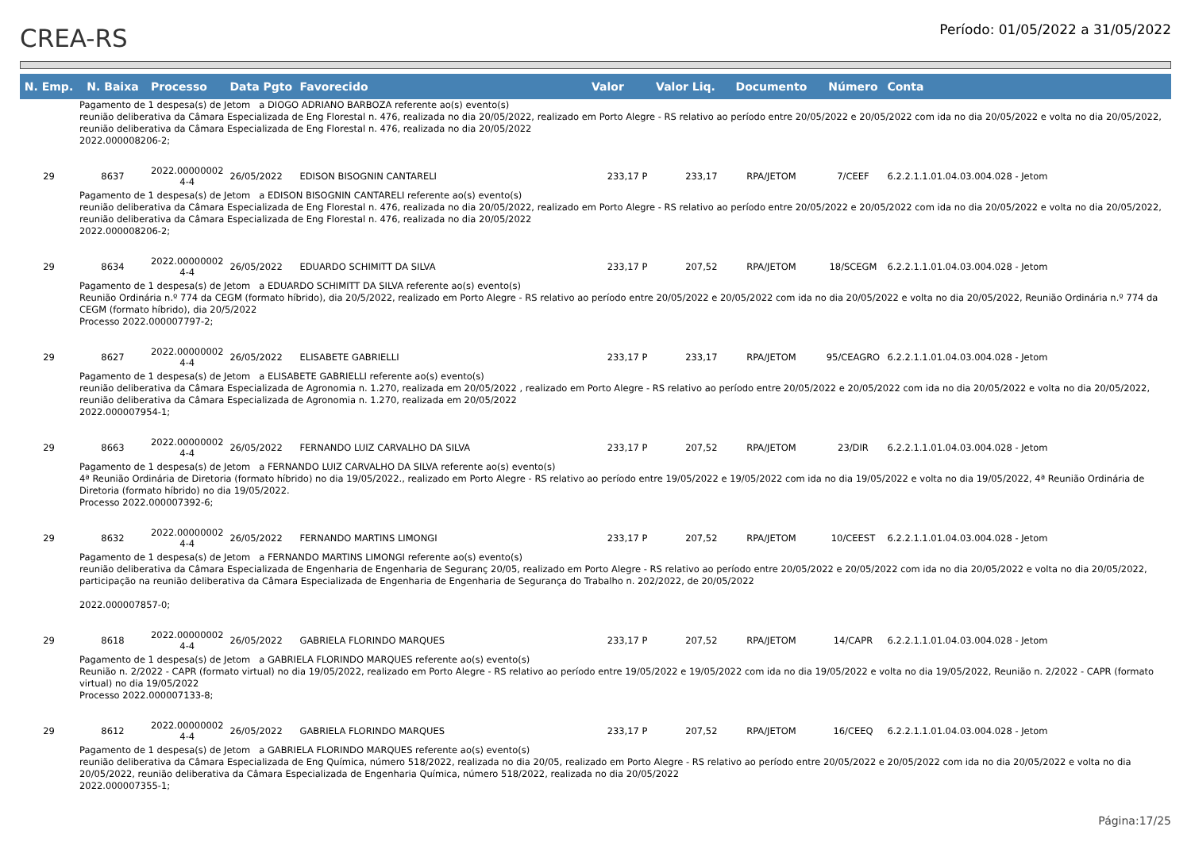CREA-RS
Período: 01/05/2022 a 31/05/2022
| N. Emp. | N. Baixa | Processo | Data Pgto | Favorecido | Valor | Valor Liq. | Documento | Número | Conta |
| --- | --- | --- | --- | --- | --- | --- | --- | --- | --- |
| Pagamento de 1 despesa(s) de Jetom a DIOGO ADRIANO BARBOZA referente ao(s) evento(s) reunião deliberativa da Câmara Especializada de Eng Florestal n. 476, realizada no dia 20/05/2022, realizado em Porto Alegre - RS relativo ao período entre 20/05/2022 e 20/05/2022 com ida no dia 20/05/2022 e volta no dia 20/05/2022, reunião deliberativa da Câmara Especializada de Eng Florestal n. 476, realizada no dia 20/05/2022 2022.000008206-2; | | | | | | | | | |
| 29 | 8637 | 2022.00000002 4-4 | 26/05/2022 | EDISON BISOGNIN CANTARELI | 233,17 P | 233,17 | RPA/JETOM | 7/CEEF | 6.2.2.1.1.01.04.03.004.028 - Jetom |
| Pagamento de 1 despesa(s) de Jetom a EDISON BISOGNIN CANTARELI referente ao(s) evento(s) reunião deliberativa da Câmara Especializada de Eng Florestal n. 476, realizada no dia 20/05/2022, realizado em Porto Alegre - RS relativo ao período entre 20/05/2022 e 20/05/2022 com ida no dia 20/05/2022 e volta no dia 20/05/2022, reunião deliberativa da Câmara Especializada de Eng Florestal n. 476, realizada no dia 20/05/2022 2022.000008206-2; | | | | | | | | | |
| 29 | 8634 | 2022.00000002 4-4 | 26/05/2022 | EDUARDO SCHIMITT DA SILVA | 233,17 P | 207,52 | RPA/JETOM | 18/SCEGM | 6.2.2.1.1.01.04.03.004.028 - Jetom |
| Pagamento de 1 despesa(s) de Jetom a EDUARDO SCHIMITT DA SILVA referente ao(s) evento(s) Reunião Ordinária n.º 774 da CEGM (formato híbrido), dia 20/5/2022, realizado em Porto Alegre - RS relativo ao período entre 20/05/2022 e 20/05/2022 com ida no dia 20/05/2022 e volta no dia 20/05/2022, Reunião Ordinária n.º 774 da CEGM (formato híbrido), dia 20/5/2022 Processo 2022.000007797-2; | | | | | | | | | |
| 29 | 8627 | 2022.00000002 4-4 | 26/05/2022 | ELISABETE GABRIELLI | 233,17 P | 233,17 | RPA/JETOM | 95/CEAGRO | 6.2.2.1.1.01.04.03.004.028 - Jetom |
| Pagamento de 1 despesa(s) de Jetom a ELISABETE GABRIELLI referente ao(s) evento(s) reunião deliberativa da Câmara Especializada de Agronomia n. 1.270, realizada em 20/05/2022 , realizado em Porto Alegre - RS relativo ao período entre 20/05/2022 e 20/05/2022 com ida no dia 20/05/2022 e volta no dia 20/05/2022, reunião deliberativa da Câmara Especializada de Agronomia n. 1.270, realizada em 20/05/2022 2022.000007954-1; | | | | | | | | | |
| 29 | 8663 | 2022.00000002 4-4 | 26/05/2022 | FERNANDO LUIZ CARVALHO DA SILVA | 233,17 P | 207,52 | RPA/JETOM | 23/DIR | 6.2.2.1.1.01.04.03.004.028 - Jetom |
| Pagamento de 1 despesa(s) de Jetom a FERNANDO LUIZ CARVALHO DA SILVA referente ao(s) evento(s) 4ª Reunião Ordinária de Diretoria (formato híbrido) no dia 19/05/2022., realizado em Porto Alegre - RS relativo ao período entre 19/05/2022 e 19/05/2022 com ida no dia 19/05/2022 e volta no dia 19/05/2022, 4ª Reunião Ordinária de Diretoria (formato híbrido) no dia 19/05/2022. Processo 2022.000007392-6; | | | | | | | | | |
| 29 | 8632 | 2022.00000002 4-4 | 26/05/2022 | FERNANDO MARTINS LIMONGI | 233,17 P | 207,52 | RPA/JETOM | 10/CEEST | 6.2.2.1.1.01.04.03.004.028 - Jetom |
| Pagamento de 1 despesa(s) de Jetom a FERNANDO MARTINS LIMONGI referente ao(s) evento(s) reunião deliberativa da Câmara Especializada de Engenharia de Engenharia de Seguranç 20/05, realizado em Porto Alegre - RS relativo ao período entre 20/05/2022 e 20/05/2022 com ida no dia 20/05/2022 e volta no dia 20/05/2022, participação na reunião deliberativa da Câmara Especializada de Engenharia de Engenharia de Segurança do Trabalho n. 202/2022, de 20/05/2022 2022.000007857-0; | | | | | | | | | |
| 29 | 8618 | 2022.00000002 4-4 | 26/05/2022 | GABRIELA FLORINDO MARQUES | 233,17 P | 207,52 | RPA/JETOM | 14/CAPR | 6.2.2.1.1.01.04.03.004.028 - Jetom |
| Pagamento de 1 despesa(s) de Jetom a GABRIELA FLORINDO MARQUES referente ao(s) evento(s) Reunião n. 2/2022 - CAPR (formato virtual) no dia 19/05/2022, realizado em Porto Alegre - RS relativo ao período entre 19/05/2022 e 19/05/2022 com ida no dia 19/05/2022 e volta no dia 19/05/2022, Reunião n. 2/2022 - CAPR (formato virtual) no dia 19/05/2022 Processo 2022.000007133-8; | | | | | | | | | |
| 29 | 8612 | 2022.00000002 4-4 | 26/05/2022 | GABRIELA FLORINDO MARQUES | 233,17 P | 207,52 | RPA/JETOM | 16/CEEQ | 6.2.2.1.1.01.04.03.004.028 - Jetom |
| Pagamento de 1 despesa(s) de Jetom a GABRIELA FLORINDO MARQUES referente ao(s) evento(s) reunião deliberativa da Câmara Especializada de Eng Química, número 518/2022, realizada no dia 20/05, realizado em Porto Alegre - RS relativo ao período entre 20/05/2022 e 20/05/2022 com ida no dia 20/05/2022 e volta no dia 20/05/2022, reunião deliberativa da Câmara Especializada de Engenharia Química, número 518/2022, realizada no dia 20/05/2022 2022.000007355-1; | | | | | | | | | |
Página:17/25